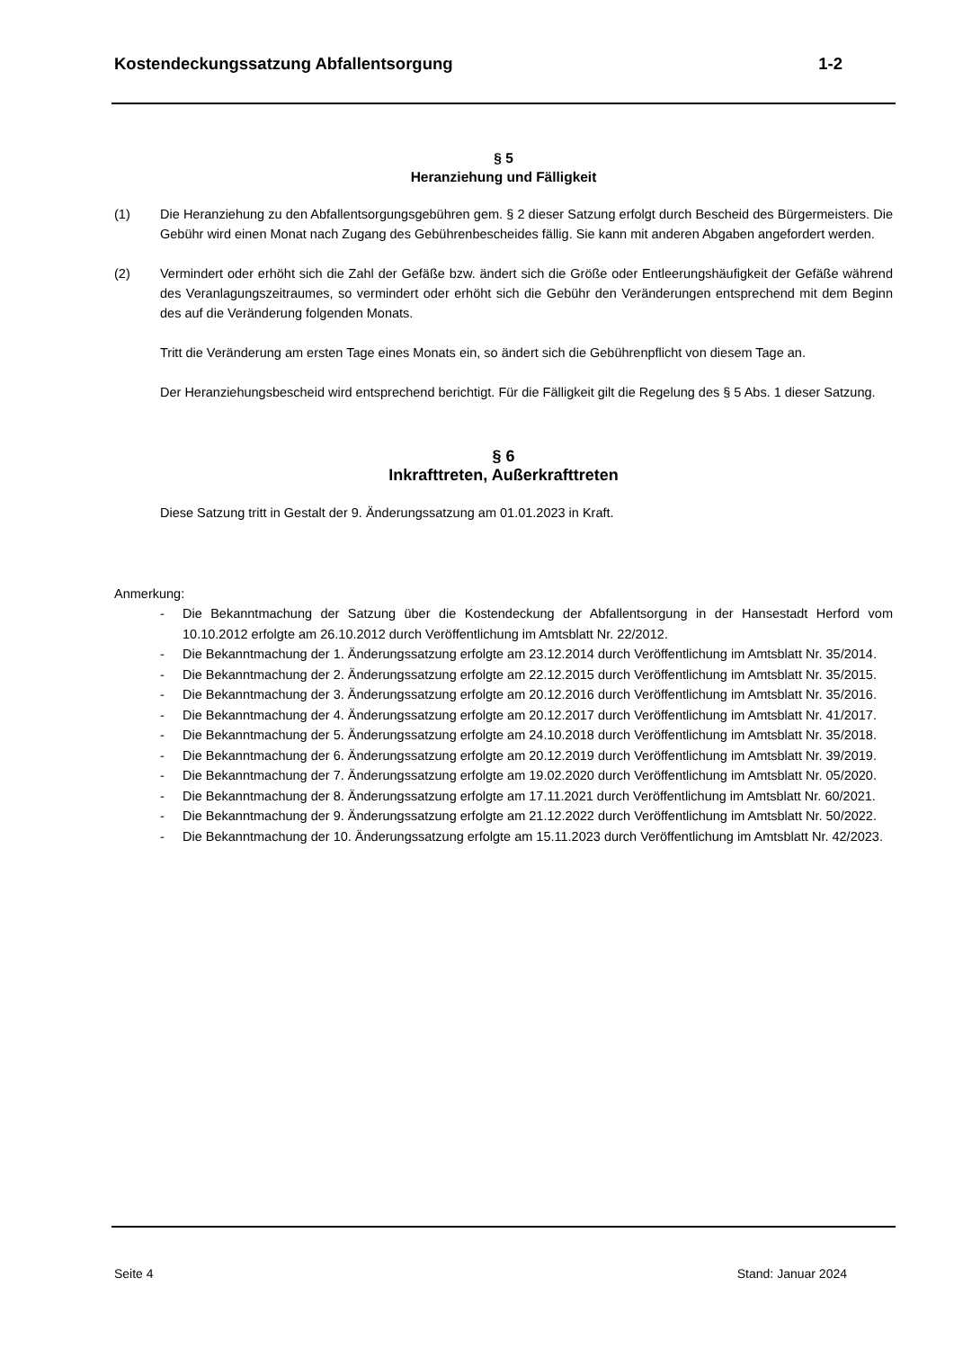Kostendeckungssatzung Abfallentsorgung 1-2
§ 5
Heranziehung und Fälligkeit
(1) Die Heranziehung zu den Abfallentsorgungsgebühren gem. § 2 dieser Satzung erfolgt durch Bescheid des Bürgermeisters. Die Gebühr wird einen Monat nach Zugang des Gebührenbescheides fällig. Sie kann mit anderen Abgaben angefordert werden.
(2) Vermindert oder erhöht sich die Zahl der Gefäße bzw. ändert sich die Größe oder Entleerungshäufigkeit der Gefäße während des Veranlagungszeitraumes, so vermindert oder erhöht sich die Gebühr den Veränderungen entsprechend mit dem Beginn des auf die Veränderung folgenden Monats.
Tritt die Veränderung am ersten Tage eines Monats ein, so ändert sich die Gebührenpflicht von diesem Tage an.
Der Heranziehungsbescheid wird entsprechend berichtigt. Für die Fälligkeit gilt die Regelung des § 5 Abs. 1 dieser Satzung.
§ 6
Inkrafttreten, Außerkrafttreten
Diese Satzung tritt in Gestalt der 9. Änderungssatzung am 01.01.2023 in Kraft.
Anmerkung:
- Die Bekanntmachung der Satzung über die Kostendeckung der Abfallentsorgung in der Hansestadt Herford vom 10.10.2012 erfolgte am 26.10.2012 durch Veröffentlichung im Amtsblatt Nr. 22/2012.
- Die Bekanntmachung der 1. Änderungssatzung erfolgte am 23.12.2014 durch Veröffentlichung im Amtsblatt Nr. 35/2014.
- Die Bekanntmachung der 2. Änderungssatzung erfolgte am 22.12.2015 durch Veröffentlichung im Amtsblatt Nr. 35/2015.
- Die Bekanntmachung der 3. Änderungssatzung erfolgte am 20.12.2016 durch Veröffentlichung im Amtsblatt Nr. 35/2016.
- Die Bekanntmachung der 4. Änderungssatzung erfolgte am 20.12.2017 durch Veröffentlichung im Amtsblatt Nr. 41/2017.
- Die Bekanntmachung der 5. Änderungssatzung erfolgte am 24.10.2018 durch Veröffentlichung im Amtsblatt Nr. 35/2018.
- Die Bekanntmachung der 6. Änderungssatzung erfolgte am 20.12.2019 durch Veröffentlichung im Amtsblatt Nr. 39/2019.
- Die Bekanntmachung der 7. Änderungssatzung erfolgte am 19.02.2020 durch Veröffentlichung im Amtsblatt Nr. 05/2020.
- Die Bekanntmachung der 8. Änderungssatzung erfolgte am 17.11.2021 durch Veröffentlichung im Amtsblatt Nr. 60/2021.
- Die Bekanntmachung der 9. Änderungssatzung erfolgte am 21.12.2022 durch Veröffentlichung im Amtsblatt Nr. 50/2022.
- Die Bekanntmachung der 10. Änderungssatzung erfolgte am 15.11.2023 durch Veröffentlichung im Amtsblatt Nr. 42/2023.
Seite 4 Stand: Januar 2024